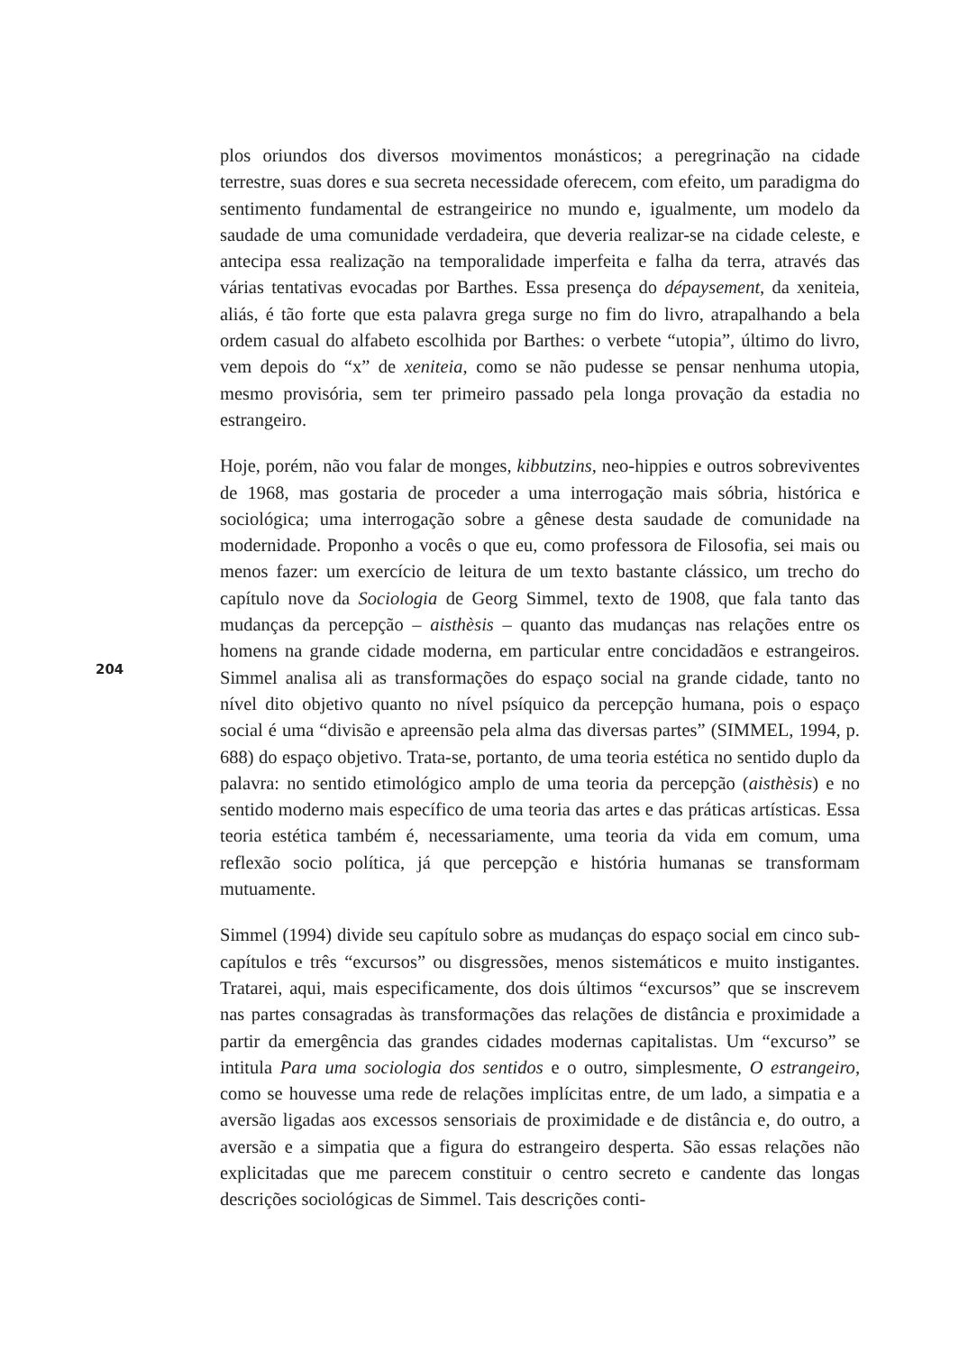plos oriundos dos diversos movimentos monásticos; a peregrinação na cidade terrestre, suas dores e sua secreta necessidade oferecem, com efeito, um paradigma do sentimento fundamental de estrangeirice no mundo e, igualmente, um modelo da saudade de uma comunidade verdadeira, que deveria realizar-se na cidade celeste, e antecipa essa realização na temporalidade imperfeita e falha da terra, através das várias tentativas evocadas por Barthes. Essa presença do dépaysement, da xeniteia, aliás, é tão forte que esta palavra grega surge no fim do livro, atrapalhando a bela ordem casual do alfabeto escolhida por Barthes: o verbete “utopia”, último do livro, vem depois do “x” de xeniteia, como se não pudesse se pensar nenhuma utopia, mesmo provisória, sem ter primeiro passado pela longa provação da estadia no estrangeiro.
Hoje, porém, não vou falar de monges, kibbutzins, neo-hippies e outros sobreviventes de 1968, mas gostaria de proceder a uma interrogação mais sóbria, histórica e sociológica; uma interrogação sobre a gênese desta saudade de comunidade na modernidade. Proponho a vocês o que eu, como professora de Filosofia, sei mais ou menos fazer: um exercício de leitura de um texto bastante clássico, um trecho do capítulo nove da Sociologia de Georg Simmel, texto de 1908, que fala tanto das mudanças da percepção – aisthèsis – quanto das mudanças nas relações entre os homens na grande cidade moderna, em particular entre concidadãos e estrangeiros. Simmel analisa ali as transformações do espaço social na grande cidade, tanto no nível dito objetivo quanto no nível psíquico da percepção humana, pois o espaço social é uma “divisão e apreensão pela alma das diversas partes” (SIMMEL, 1994, p. 688) do espaço objetivo. Trata-se, portanto, de uma teoria estética no sentido duplo da palavra: no sentido etimológico amplo de uma teoria da percepção (aisthèsis) e no sentido moderno mais específico de uma teoria das artes e das práticas artísticas. Essa teoria estética também é, necessariamente, uma teoria da vida em comum, uma reflexão socio política, já que percepção e história humanas se transformam mutuamente.
Simmel (1994) divide seu capítulo sobre as mudanças do espaço social em cinco sub-capítulos e três “excursos” ou disgressões, menos sistemáticos e muito instigantes. Tratarei, aqui, mais especificamente, dos dois últimos “excursos” que se inscrevem nas partes consagradas às transformações das relações de distância e proximidade a partir da emergência das grandes cidades modernas capitalistas. Um “excurso” se intitula Para uma sociologia dos sentidos e o outro, simplesmente, O estrangeiro, como se houvesse uma rede de relações implícitas entre, de um lado, a simpatia e a aversão ligadas aos excessos sensoriais de proximidade e de distância e, do outro, a aversão e a simpatia que a figura do estrangeiro desperta. São essas relações não explicitadas que me parecem constituir o centro secreto e candente das longas descrições sociológicas de Simmel. Tais descrições conti-
204